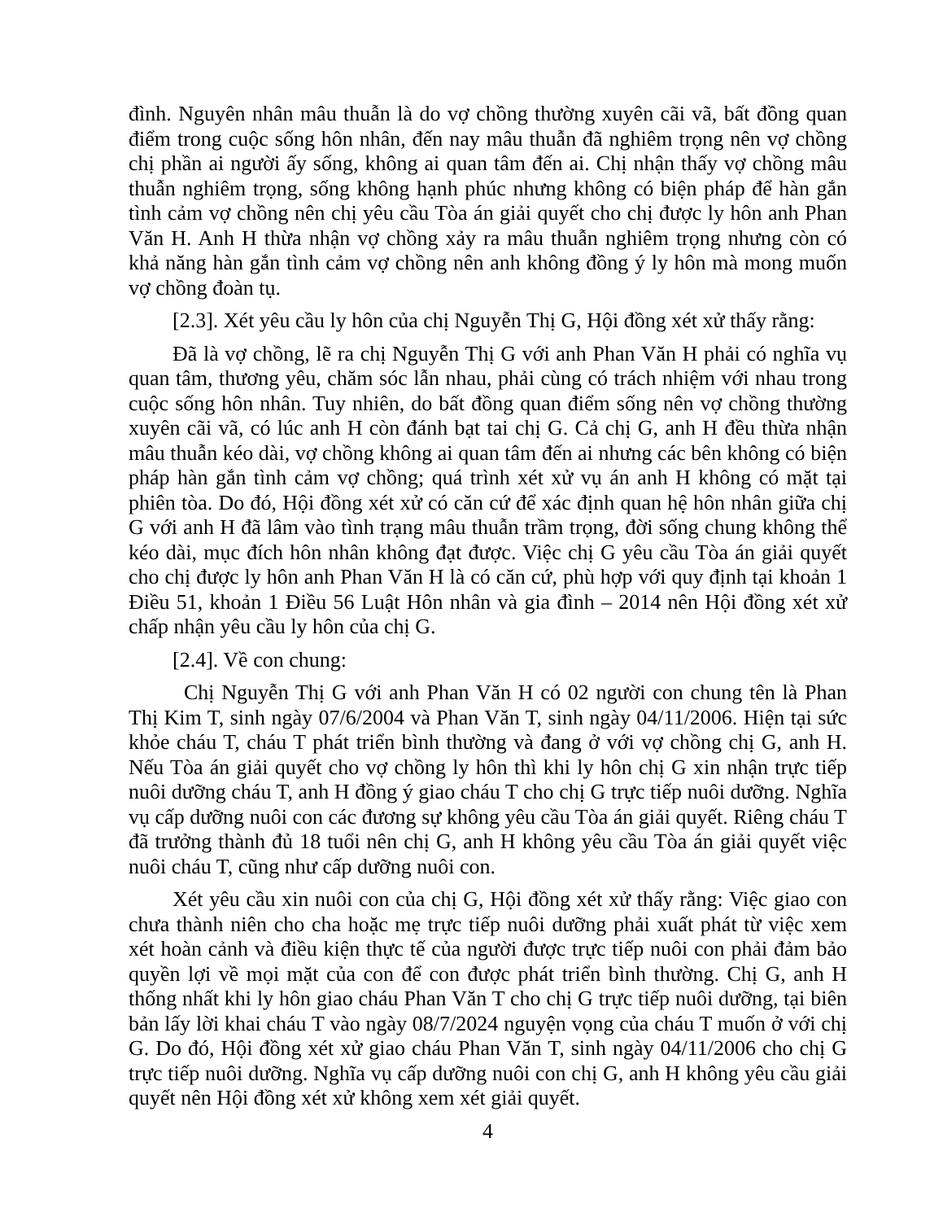đình. Nguyên nhân mâu thuẫn là do vợ chồng thường xuyên cãi vã, bất đồng quan điểm trong cuộc sống hôn nhân, đến nay mâu thuẫn đã nghiêm trọng nên vợ chồng chị phần ai người ấy sống, không ai quan tâm đến ai. Chị nhận thấy vợ chồng mâu thuẫn nghiêm trọng, sống không hạnh phúc nhưng không có biện pháp để hàn gắn tình cảm vợ chồng nên chị yêu cầu Tòa án giải quyết cho chị được ly hôn anh Phan Văn H. Anh H thừa nhận vợ chồng xảy ra mâu thuẫn nghiêm trọng nhưng còn có khả năng hàn gắn tình cảm vợ chồng nên anh không đồng ý ly hôn mà mong muốn vợ chồng đoàn tụ.
[2.3]. Xét yêu cầu ly hôn của chị Nguyễn Thị G, Hội đồng xét xử thấy rằng:
Đã là vợ chồng, lẽ ra chị Nguyễn Thị G với anh Phan Văn H phải có nghĩa vụ quan tâm, thương yêu, chăm sóc lẫn nhau, phải cùng có trách nhiệm với nhau trong cuộc sống hôn nhân. Tuy nhiên, do bất đồng quan điểm sống nên vợ chồng thường xuyên cãi vã, có lúc anh H còn đánh bạt tai chị G. Cả chị G, anh H đều thừa nhận mâu thuẫn kéo dài, vợ chồng không ai quan tâm đến ai nhưng các bên không có biện pháp hàn gắn tình cảm vợ chồng; quá trình xét xử vụ án anh H không có mặt tại phiên tòa. Do đó, Hội đồng xét xử có căn cứ để xác định quan hệ hôn nhân giữa chị G với anh H đã lâm vào tình trạng mâu thuẫn trầm trọng, đời sống chung không thể kéo dài, mục đích hôn nhân không đạt được. Việc chị G yêu cầu Tòa án giải quyết cho chị được ly hôn anh Phan Văn H là có căn cứ, phù hợp với quy định tại khoản 1 Điều 51, khoản 1 Điều 56 Luật Hôn nhân và gia đình – 2014 nên Hội đồng xét xử chấp nhận yêu cầu ly hôn của chị G.
[2.4]. Về con chung:
Chị Nguyễn Thị G với anh Phan Văn H có 02 người con chung tên là Phan Thị Kim T, sinh ngày 07/6/2004 và Phan Văn T, sinh ngày 04/11/2006. Hiện tại sức khỏe cháu T, cháu T phát triển bình thường và đang ở với vợ chồng chị G, anh H. Nếu Tòa án giải quyết cho vợ chồng ly hôn thì khi ly hôn chị G xin nhận trực tiếp nuôi dưỡng cháu T, anh H đồng ý giao cháu T cho chị G trực tiếp nuôi dưỡng. Nghĩa vụ cấp dưỡng nuôi con các đương sự không yêu cầu Tòa án giải quyết. Riêng cháu T đã trưởng thành đủ 18 tuổi nên chị G, anh H không yêu cầu Tòa án giải quyết việc nuôi cháu T, cũng như cấp dưỡng nuôi con.
Xét yêu cầu xin nuôi con của chị G, Hội đồng xét xử thấy rằng: Việc giao con chưa thành niên cho cha hoặc mẹ trực tiếp nuôi dưỡng phải xuất phát từ việc xem xét hoàn cảnh và điều kiện thực tế của người được trực tiếp nuôi con phải đảm bảo quyền lợi về mọi mặt của con để con được phát triển bình thường. Chị G, anh H thống nhất khi ly hôn giao cháu Phan Văn T cho chị G trực tiếp nuôi dưỡng, tại biên bản lấy lời khai cháu T vào ngày 08/7/2024 nguyện vọng của cháu T muốn ở với chị G. Do đó, Hội đồng xét xử giao cháu Phan Văn T, sinh ngày 04/11/2006 cho chị G trực tiếp nuôi dưỡng. Nghĩa vụ cấp dưỡng nuôi con chị G, anh H không yêu cầu giải quyết nên Hội đồng xét xử không xem xét giải quyết.
4